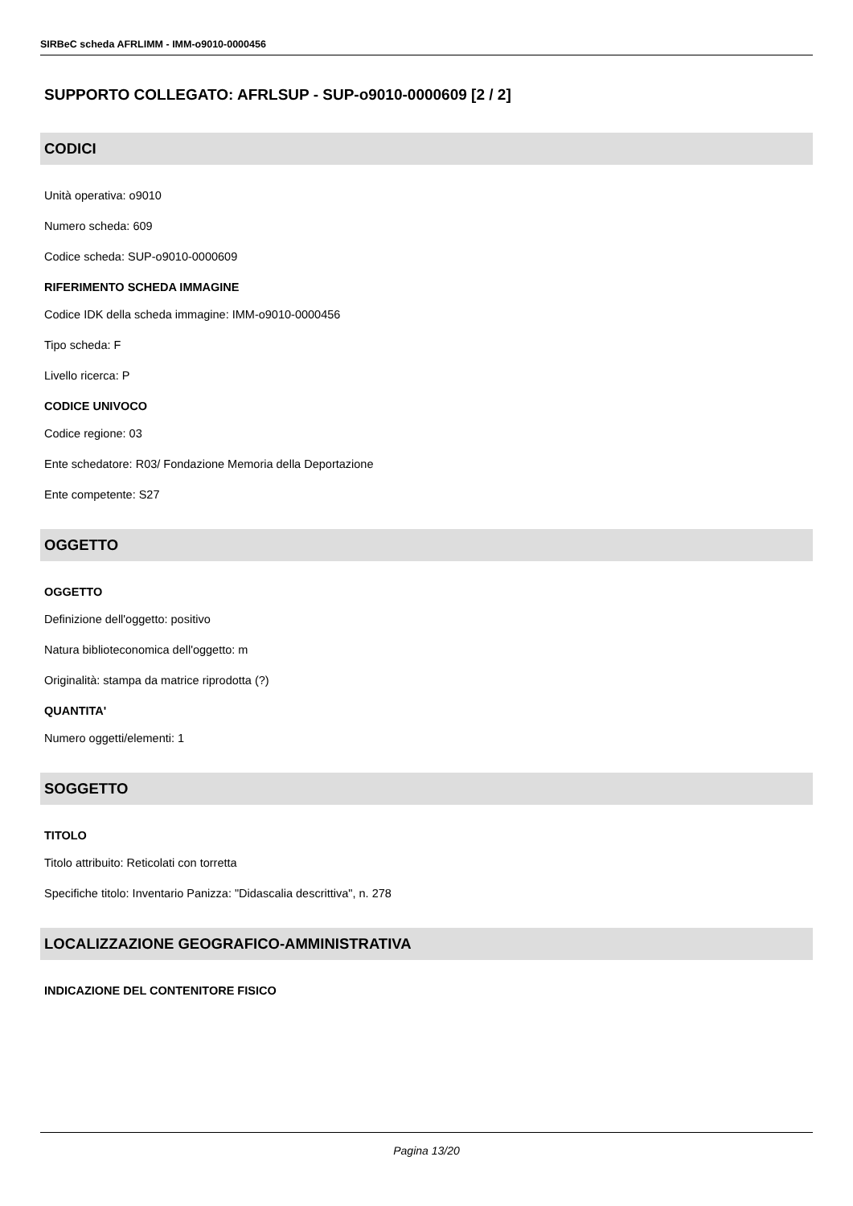SIRBeC scheda AFRLIMM - IMM-o9010-0000456
SUPPORTO COLLEGATO: AFRLSUP - SUP-o9010-0000609 [2 / 2]
CODICI
Unità operativa: o9010
Numero scheda: 609
Codice scheda: SUP-o9010-0000609
RIFERIMENTO SCHEDA IMMAGINE
Codice IDK della scheda immagine: IMM-o9010-0000456
Tipo scheda: F
Livello ricerca: P
CODICE UNIVOCO
Codice regione: 03
Ente schedatore: R03/ Fondazione Memoria della Deportazione
Ente competente: S27
OGGETTO
OGGETTO
Definizione dell'oggetto: positivo
Natura biblioteconomica dell'oggetto: m
Originalità: stampa da matrice riprodotta (?)
QUANTITA'
Numero oggetti/elementi: 1
SOGGETTO
TITOLO
Titolo attribuito: Reticolati con torretta
Specifiche titolo: Inventario Panizza: "Didascalia descrittiva", n. 278
LOCALIZZAZIONE GEOGRAFICO-AMMINISTRATIVA
INDICAZIONE DEL CONTENITORE FISICO
Pagina 13/20